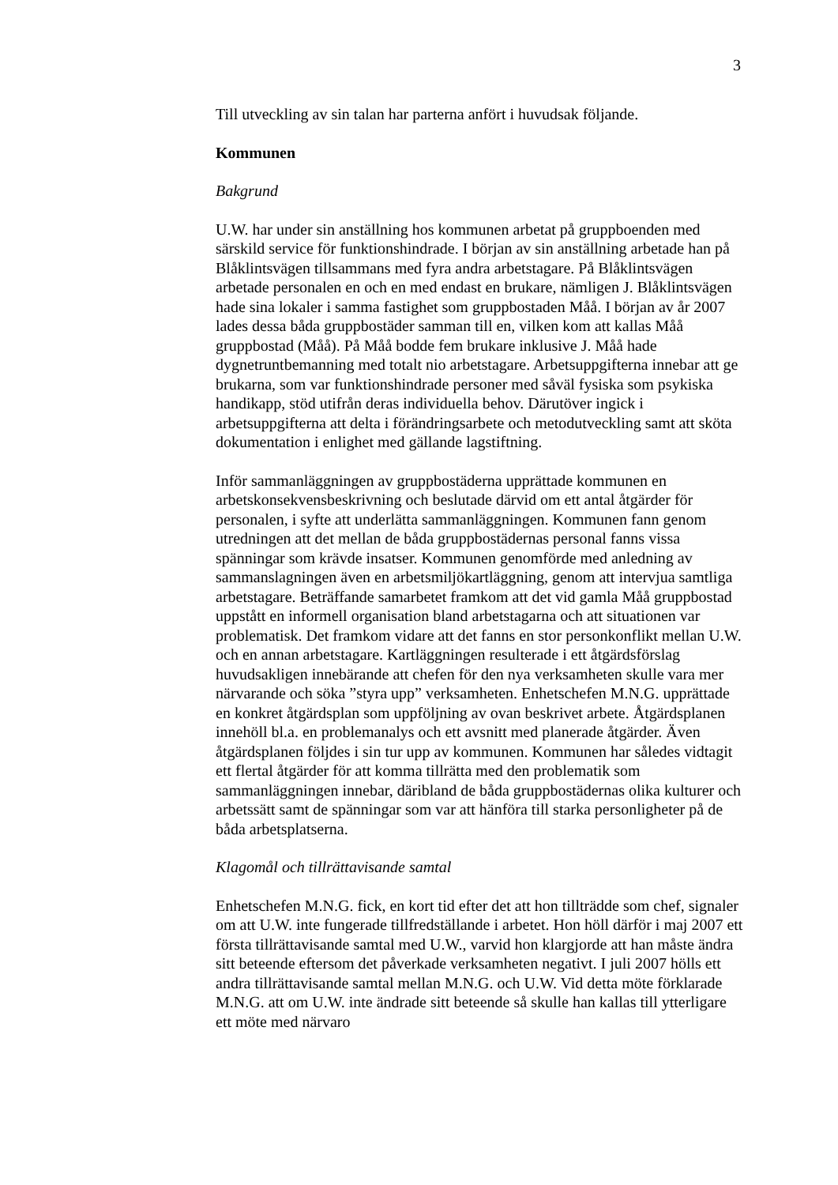3
Till utveckling av sin talan har parterna anfört i huvudsak följande.
Kommunen
Bakgrund
U.W. har under sin anställning hos kommunen arbetat på gruppboenden med särskild service för funktionshindrade. I början av sin anställning arbetade han på Blåklintsvägen tillsammans med fyra andra arbetstagare. På Blåklintsvägen arbetade personalen en och en med endast en brukare, nämligen J. Blåklintsvägen hade sina lokaler i samma fastighet som gruppbostaden Måå. I början av år 2007 lades dessa båda gruppbostäder samman till en, vilken kom att kallas Måå gruppbostad (Måå). På Måå bodde fem brukare inklusive J. Måå hade dygnetruntbemanning med totalt nio arbetstagare. Arbetsuppgifterna innebar att ge brukarna, som var funktionshindrade personer med såväl fysiska som psykiska handikapp, stöd utifrån deras individuella behov. Därutöver ingick i arbetsuppgifterna att delta i förändringsarbete och metodutveckling samt att sköta dokumentation i enlighet med gällande lagstiftning.
Inför sammanläggningen av gruppbostäderna upprättade kommunen en arbetskonsekvensbeskrivning och beslutade därvid om ett antal åtgärder för personalen, i syfte att underlätta sammanläggningen. Kommunen fann genom utredningen att det mellan de båda gruppbostädernas personal fanns vissa spänningar som krävde insatser. Kommunen genomförde med anledning av sammanslagningen även en arbetsmiljökartläggning, genom att intervjua samtliga arbetstagare. Beträffande samarbetet framkom att det vid gamla Måå gruppbostad uppstått en informell organisation bland arbetstagarna och att situationen var problematisk. Det framkom vidare att det fanns en stor personkonflikt mellan U.W. och en annan arbetstagare. Kartläggningen resulterade i ett åtgärdsförslag huvudsakligen innebärande att chefen för den nya verksamheten skulle vara mer närvarande och söka ”styra upp” verksamheten. Enhetschefen M.N.G. upprättade en konkret åtgärdsplan som uppföljning av ovan beskrivet arbete. Åtgärdsplanen innehöll bl.a. en problemanalys och ett avsnitt med planerade åtgärder. Även åtgärdsplanen följdes i sin tur upp av kommunen. Kommunen har således vidtagit ett flertal åtgärder för att komma tillrätta med den problematik som sammanläggningen innebar, däribland de båda gruppbostädernas olika kulturer och arbetssätt samt de spänningar som var att hänföra till starka personligheter på de båda arbetsplatserna.
Klagomål och tillrättavisande samtal
Enhetschefen M.N.G. fick, en kort tid efter det att hon tillträdde som chef, signaler om att U.W. inte fungerade tillfredställande i arbetet. Hon höll därför i maj 2007 ett första tillrättavisande samtal med U.W., varvid hon klargjorde att han måste ändra sitt beteende eftersom det påverkade verksamheten negativt. I juli 2007 hölls ett andra tillrättavisande samtal mellan M.N.G. och U.W. Vid detta möte förklarade M.N.G. att om U.W. inte ändrade sitt beteende så skulle han kallas till ytterligare ett möte med närvaro